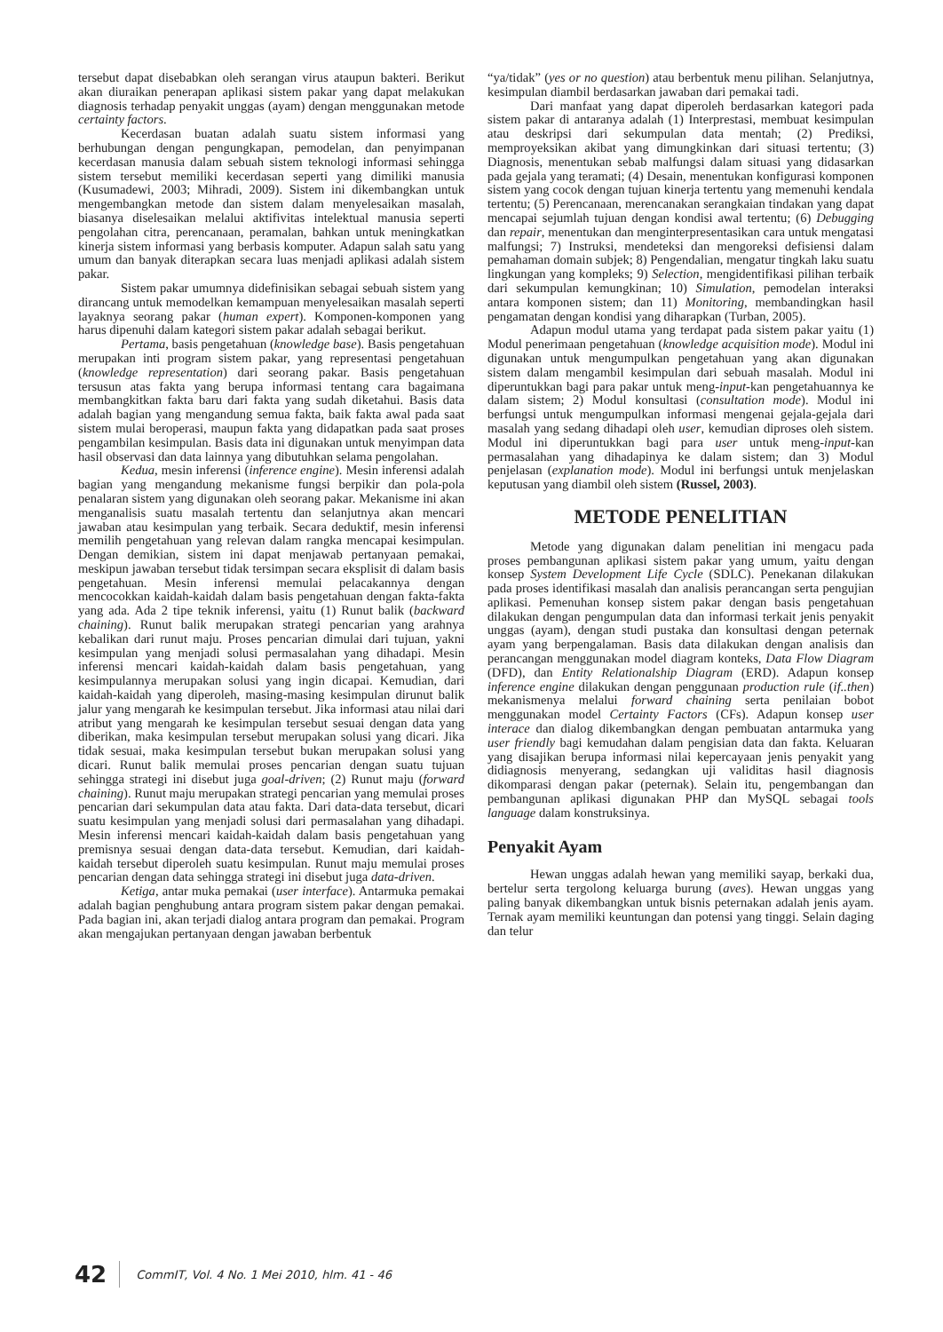tersebut dapat disebabkan oleh serangan virus ataupun bakteri. Berikut akan diuraikan penerapan aplikasi sistem pakar yang dapat melakukan diagnosis terhadap penyakit unggas (ayam) dengan menggunakan metode certainty factors.
Kecerdasan buatan adalah suatu sistem informasi yang berhubungan dengan pengungkapan, pemodelan, dan penyimpanan kecerdasan manusia dalam sebuah sistem teknologi informasi sehingga sistem tersebut memiliki kecerdasan seperti yang dimiliki manusia (Kusumadewi, 2003; Mihradi, 2009). Sistem ini dikembangkan untuk mengembangkan metode dan sistem dalam menyelesaikan masalah, biasanya diselesaikan melalui aktifivitas intelektual manusia seperti pengolahan citra, perencanaan, peramalan, bahkan untuk meningkatkan kinerja sistem informasi yang berbasis komputer. Adapun salah satu yang umum dan banyak diterapkan secara luas menjadi aplikasi adalah sistem pakar.
Sistem pakar umumnya didefinisikan sebagai sebuah sistem yang dirancang untuk memodelkan kemampuan menyelesaikan masalah seperti layaknya seorang pakar (human expert). Komponen-komponen yang harus dipenuhi dalam kategori sistem pakar adalah sebagai berikut.
Pertama, basis pengetahuan (knowledge base). Basis pengetahuan merupakan inti program sistem pakar, yang representasi pengetahuan (knowledge representation) dari seorang pakar. Basis pengetahuan tersusun atas fakta yang berupa informasi tentang cara bagaimana membangkitkan fakta baru dari fakta yang sudah diketahui. Basis data adalah bagian yang mengandung semua fakta, baik fakta awal pada saat sistem mulai beroperasi, maupun fakta yang didapatkan pada saat proses pengambilan kesimpulan. Basis data ini digunakan untuk menyimpan data hasil observasi dan data lainnya yang dibutuhkan selama pengolahan.
Kedua, mesin inferensi (inference engine). Mesin inferensi adalah bagian yang mengandung mekanisme fungsi berpikir dan pola-pola penalaran sistem yang digunakan oleh seorang pakar. Mekanisme ini akan menganalisis suatu masalah tertentu dan selanjutnya akan mencari jawaban atau kesimpulan yang terbaik. Secara deduktif, mesin inferensi memilih pengetahuan yang relevan dalam rangka mencapai kesimpulan. Dengan demikian, sistem ini dapat menjawab pertanyaan pemakai, meskipun jawaban tersebut tidak tersimpan secara eksplisit di dalam basis pengetahuan. Mesin inferensi memulai pelacakannya dengan mencocokkan kaidah-kaidah dalam basis pengetahuan dengan fakta-fakta yang ada. Ada 2 tipe teknik inferensi, yaitu (1) Runut balik (backward chaining). Runut balik merupakan strategi pencarian yang arahnya kebalikan dari runut maju. Proses pencarian dimulai dari tujuan, yakni kesimpulan yang menjadi solusi permasalahan yang dihadapi. Mesin inferensi mencari kaidah-kaidah dalam basis pengetahuan, yang kesimpulannya merupakan solusi yang ingin dicapai. Kemudian, dari kaidah-kaidah yang diperoleh, masing-masing kesimpulan dirunut balik jalur yang mengarah ke kesimpulan tersebut. Jika informasi atau nilai dari atribut yang mengarah ke kesimpulan tersebut sesuai dengan data yang diberikan, maka kesimpulan tersebut merupakan solusi yang dicari. Jika tidak sesuai, maka kesimpulan tersebut bukan merupakan solusi yang dicari. Runut balik memulai proses pencarian dengan suatu tujuan sehingga strategi ini disebut juga goal-driven; (2) Runut maju (forward chaining). Runut maju merupakan strategi pencarian yang memulai proses pencarian dari sekumpulan data atau fakta. Dari data-data tersebut, dicari suatu kesimpulan yang menjadi solusi dari permasalahan yang dihadapi. Mesin inferensi mencari kaidah-kaidah dalam basis pengetahuan yang premisnya sesuai dengan data-data tersebut. Kemudian, dari kaidah-kaidah tersebut diperoleh suatu kesimpulan. Runut maju memulai proses pencarian dengan data sehingga strategi ini disebut juga data-driven.
Ketiga, antar muka pemakai (user interface). Antarmuka pemakai adalah bagian penghubung antara program sistem pakar dengan pemakai. Pada bagian ini, akan terjadi dialog antara program dan pemakai. Program akan mengajukan pertanyaan dengan jawaban berbentuk
“ya/tidak” (yes or no question) atau berbentuk menu pilihan. Selanjutnya, kesimpulan diambil berdasarkan jawaban dari pemakai tadi.
Dari manfaat yang dapat diperoleh berdasarkan kategori pada sistem pakar di antaranya adalah (1) Interprestasi, membuat kesimpulan atau deskripsi dari sekumpulan data mentah; (2) Prediksi, memproyeksikan akibat yang dimungkinkan dari situasi tertentu; (3) Diagnosis, menentukan sebab malfungsi dalam situasi yang didasarkan pada gejala yang teramati; (4) Desain, menentukan konfigurasi komponen sistem yang cocok dengan tujuan kinerja tertentu yang memenuhi kendala tertentu; (5) Perencanaan, merencanakan serangkaian tindakan yang dapat mencapai sejumlah tujuan dengan kondisi awal tertentu; (6) Debugging dan repair, menentukan dan menginterpresentasikan cara untuk mengatasi malfungsi; 7) Instruksi, mendeteksi dan mengoreksi defisiensi dalam pemahaman domain subjek; 8) Pengendalian, mengatur tingkah laku suatu lingkungan yang kompleks; 9) Selection, mengidentifikasi pilihan terbaik dari sekumpulan kemungkinan; 10) Simulation, pemodelan interaksi antara komponen sistem; dan 11) Monitoring, membandingkan hasil pengamatan dengan kondisi yang diharapkan (Turban, 2005).
Adapun modul utama yang terdapat pada sistem pakar yaitu (1) Modul penerimaan pengetahuan (knowledge acquisition mode). Modul ini digunakan untuk mengumpulkan pengetahuan yang akan digunakan sistem dalam mengambil kesimpulan dari sebuah masalah. Modul ini diperuntukkan bagi para pakar untuk meng-input-kan pengetahuannya ke dalam sistem; 2) Modul konsultasi (consultation mode). Modul ini berfungsi untuk mengumpulkan informasi mengenai gejala-gejala dari masalah yang sedang dihadapi oleh user, kemudian diproses oleh sistem. Modul ini diperuntukkan bagi para user untuk meng-input-kan permasalahan yang dihadapinya ke dalam sistem; dan 3) Modul penjelasan (explanation mode). Modul ini berfungsi untuk menjelaskan keputusan yang diambil oleh sistem (Russel, 2003).
METODE PENELITIAN
Metode yang digunakan dalam penelitian ini mengacu pada proses pembangunan aplikasi sistem pakar yang umum, yaitu dengan konsep System Development Life Cycle (SDLC). Penekanan dilakukan pada proses identifikasi masalah dan analisis perancangan serta pengujian aplikasi. Pemenuhan konsep sistem pakar dengan basis pengetahuan dilakukan dengan pengumpulan data dan informasi terkait jenis penyakit unggas (ayam), dengan studi pustaka dan konsultasi dengan peternak ayam yang berpengalaman. Basis data dilakukan dengan analisis dan perancangan menggunakan model diagram konteks, Data Flow Diagram (DFD), dan Entity Relationalship Diagram (ERD). Adapun konsep inference engine dilakukan dengan penggunaan production rule (if..then) mekanismenya melalui forward chaining serta penilaian bobot menggunakan model Certainty Factors (CFs). Adapun konsep user interace dan dialog dikembangkan dengan pembuatan antarmuka yang user friendly bagi kemudahan dalam pengisian data dan fakta. Keluaran yang disajikan berupa informasi nilai kepercayaan jenis penyakit yang didiagnosis menyerang, sedangkan uji validitas hasil diagnosis dikomparasi dengan pakar (peternak). Selain itu, pengembangan dan pembangunan aplikasi digunakan PHP dan MySQL sebagai tools language dalam konstruksinya.
Penyakit Ayam
Hewan unggas adalah hewan yang memiliki sayap, berkaki dua, bertelur serta tergolong keluarga burung (aves). Hewan unggas yang paling banyak dikembangkan untuk bisnis peternakan adalah jenis ayam. Ternak ayam memiliki keuntungan dan potensi yang tinggi. Selain daging dan telur
42 CommIT, Vol. 4 No. 1 Mei 2010, hlm. 41 - 46